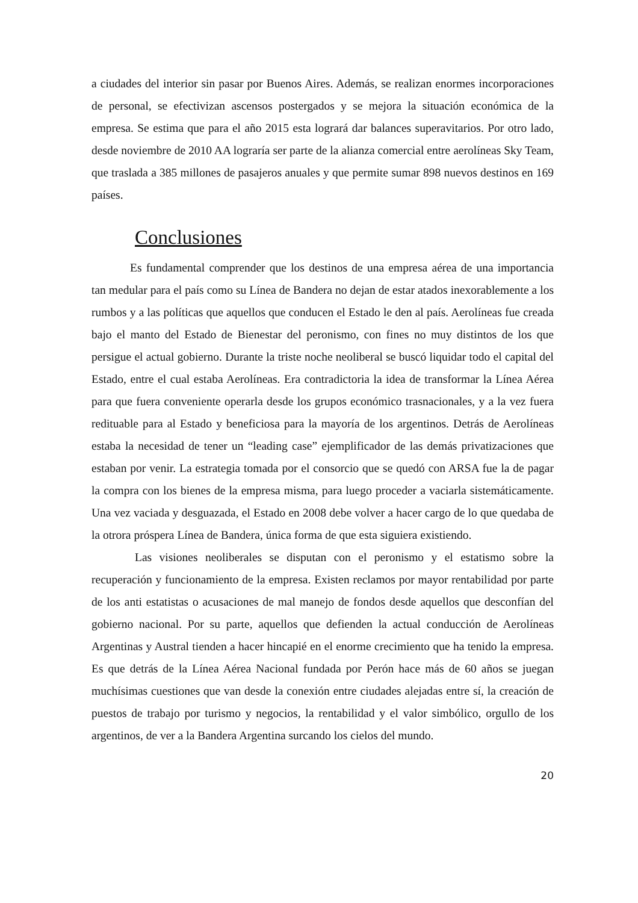a ciudades del interior sin pasar por Buenos Aires. Además, se realizan enormes incorporaciones de personal, se efectivizan ascensos postergados y se mejora la situación económica de la empresa. Se estima que para el año 2015 esta logrará dar balances superavitarios. Por otro lado, desde noviembre de 2010 AA lograría ser parte de la alianza comercial entre aerolíneas Sky Team, que traslada a 385 millones de pasajeros anuales y que permite sumar 898 nuevos destinos en 169 países.
Conclusiones
Es fundamental comprender que los destinos de una empresa aérea de una importancia tan medular para el país como su Línea de Bandera no dejan de estar atados inexorablemente a los rumbos y a las políticas que aquellos que conducen el Estado le den al país. Aerolíneas fue creada bajo el manto del Estado de Bienestar del peronismo, con fines no muy distintos de los que persigue el actual gobierno. Durante la triste noche neoliberal se buscó liquidar todo el capital del Estado, entre el cual estaba Aerolíneas. Era contradictoria la idea de transformar la Línea Aérea para que fuera conveniente operarla desde los grupos económico trasnacionales, y a la vez fuera redituable para al Estado y beneficiosa para la mayoría de los argentinos. Detrás de Aerolíneas estaba la necesidad de tener un “leading case” ejemplificador de las demás privatizaciones que estaban por venir. La estrategia tomada por el consorcio que se quedó con ARSA fue la de pagar la compra con los bienes de la empresa misma, para luego proceder a vaciarla sistemáticamente. Una vez vaciada y desguazada, el Estado en 2008 debe volver a hacer cargo de lo que quedaba de la otrora próspera Línea de Bandera, única forma de que esta siguiera existiendo.
Las visiones neoliberales se disputan con el peronismo y el estatismo sobre la recuperación y funcionamiento de la empresa. Existen reclamos por mayor rentabilidad por parte de los anti estatistas o acusaciones de mal manejo de fondos desde aquellos que desconfían del gobierno nacional. Por su parte, aquellos que defienden la actual conducción de Aerolíneas Argentinas y Austral tienden a hacer hincapié en el enorme crecimiento que ha tenido la empresa. Es que detrás de la Línea Aérea Nacional fundada por Perón hace más de 60 años se juegan muchísimas cuestiones que van desde la conexión entre ciudades alejadas entre sí, la creación de puestos de trabajo por turismo y negocios, la rentabilidad y el valor simbólico, orgullo de los argentinos, de ver a la Bandera Argentina surcando los cielos del mundo.
20